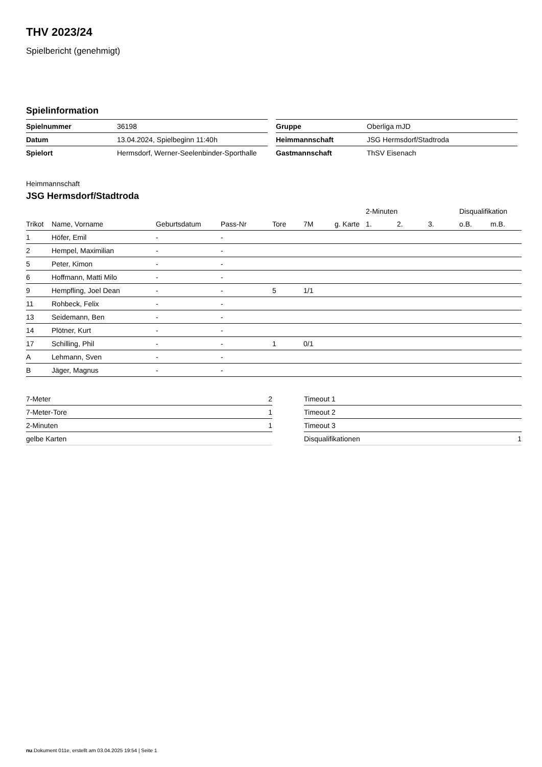THV 2023/24
Spielbericht (genehmigt)
Spielinformation
| Spielnummer | 36198 |
| Datum | 13.04.2024, Spielbeginn 11:40h |
| Spielort | Hermsdorf, Werner-Seelenbinder-Sporthalle |
| Gruppe | Oberliga mJD |
| Heimmannschaft | JSG Hermsdorf/Stadtroda |
| Gastmannschaft | ThSV Eisenach |
Heimmannschaft
JSG Hermsdorf/Stadtroda
| | | | | | | | 2-Minuten | | | Disqualifikation | |
| --- | --- | --- | --- | --- | --- | --- | --- | --- | --- | --- | --- |
| Trikot | Name, Vorname | Geburtsdatum | Pass-Nr | Tore | 7M | g. Karte | 1. | 2. | 3. | o.B. | m.B. |
| 1 | Höfer, Emil | - | - | | | | | | | | |
| 2 | Hempel, Maximilian | - | - | | | | | | | | |
| 5 | Peter, Kimon | - | - | | | | | | | | |
| 6 | Hoffmann, Matti Milo | - | - | | | | | | | | |
| 9 | Hempfling, Joel Dean | - | - | 5 | 1/1 | | | | | | |
| 11 | Rohbeck, Felix | - | - | | | | | | | | |
| 13 | Seidemann, Ben | - | - | | | | | | | | |
| 14 | Plötner, Kurt | - | - | | | | | | | | |
| 17 | Schilling, Phil | - | - | 1 | 0/1 | | | | | | |
| A | Lehmann, Sven | - | - | | | | | | | | |
| B | Jäger, Magnus | - | - | | | | | | | | |
| 7-Meter | 2 |
| 7-Meter-Tore | 1 |
| 2-Minuten | 1 |
| gelbe Karten | |
| Timeout 1 | |
| Timeout 2 | |
| Timeout 3 | |
| Disqualifikationen | 1 |
nu.Dokument 011e, erstellt am 03.04.2025 19:54 | Seite 1